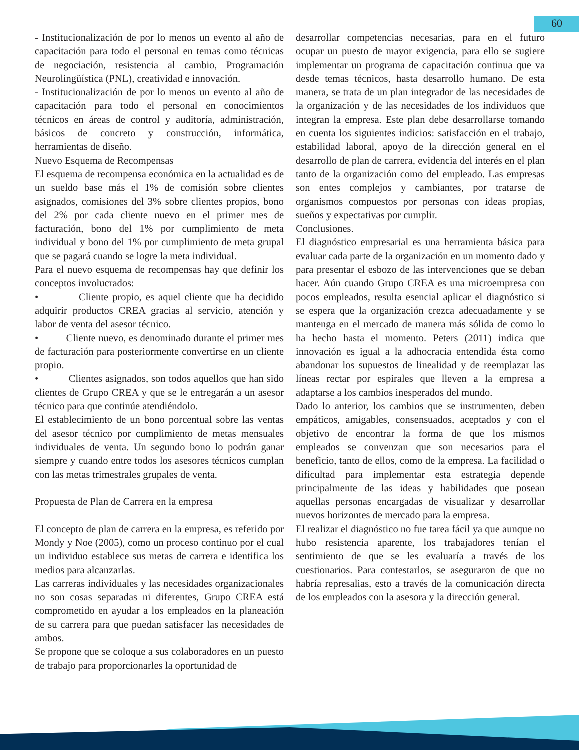60
- Institucionalización de por lo menos un evento al año de capacitación para todo el personal en temas como técnicas de negociación, resistencia al cambio, Programación Neurolingüística (PNL), creatividad e innovación.
- Institucionalización de por lo menos un evento al año de capacitación para todo el personal en conocimientos técnicos en áreas de control y auditoría, administración, básicos de concreto y construcción, informática, herramientas de diseño.
Nuevo Esquema de Recompensas
El esquema de recompensa económica en la actualidad es de un sueldo base más el 1% de comisión sobre clientes asignados, comisiones del 3% sobre clientes propios, bono del 2% por cada cliente nuevo en el primer mes de facturación, bono del 1% por cumplimiento de meta individual y bono del 1% por cumplimiento de meta grupal que se pagará cuando se logre la meta individual.
Para el nuevo esquema de recompensas hay que definir los conceptos involucrados:
• Cliente propio, es aquel cliente que ha decidido adquirir productos CREA gracias al servicio, atención y labor de venta del asesor técnico.
• Cliente nuevo, es denominado durante el primer mes de facturación para posteriormente convertirse en un cliente propio.
• Clientes asignados, son todos aquellos que han sido clientes de Grupo CREA y que se le entregarán a un asesor técnico para que continúe atendiéndolo.
El establecimiento de un bono porcentual sobre las ventas del asesor técnico por cumplimiento de metas mensuales individuales de venta. Un segundo bono lo podrán ganar siempre y cuando entre todos los asesores técnicos cumplan con las metas trimestrales grupales de venta.
Propuesta de Plan de Carrera en la empresa
El concepto de plan de carrera en la empresa, es referido por Mondy y Noe (2005), como un proceso continuo por el cual un individuo establece sus metas de carrera e identifica los medios para alcanzarlas.
Las carreras individuales y las necesidades organizacionales no son cosas separadas ni diferentes, Grupo CREA está comprometido en ayudar a los empleados en la planeación de su carrera para que puedan satisfacer las necesidades de ambos.
Se propone que se coloque a sus colaboradores en un puesto de trabajo para proporcionarles la oportunidad de
desarrollar competencias necesarias, para en el futuro ocupar un puesto de mayor exigencia, para ello se sugiere implementar un programa de capacitación continua que va desde temas técnicos, hasta desarrollo humano. De esta manera, se trata de un plan integrador de las necesidades de la organización y de las necesidades de los individuos que integran la empresa. Este plan debe desarrollarse tomando en cuenta los siguientes indicios: satisfacción en el trabajo, estabilidad laboral, apoyo de la dirección general en el desarrollo de plan de carrera, evidencia del interés en el plan tanto de la organización como del empleado. Las empresas son entes complejos y cambiantes, por tratarse de organismos compuestos por personas con ideas propias, sueños y expectativas por cumplir.
Conclusiones.
El diagnóstico empresarial es una herramienta básica para evaluar cada parte de la organización en un momento dado y para presentar el esbozo de las intervenciones que se deban hacer. Aún cuando Grupo CREA es una microempresa con pocos empleados, resulta esencial aplicar el diagnóstico si se espera que la organización crezca adecuadamente y se mantenga en el mercado de manera más sólida de como lo ha hecho hasta el momento. Peters (2011) indica que innovación es igual a la adhocracia entendida ésta como abandonar los supuestos de linealidad y de reemplazar las líneas rectar por espirales que lleven a la empresa a adaptarse a los cambios inesperados del mundo.
Dado lo anterior, los cambios que se instrumenten, deben empáticos, amigables, consensuados, aceptados y con el objetivo de encontrar la forma de que los mismos empleados se convenzan que son necesarios para el beneficio, tanto de ellos, como de la empresa. La facilidad o dificultad para implementar esta estrategia depende principalmente de las ideas y habilidades que posean aquellas personas encargadas de visualizar y desarrollar nuevos horizontes de mercado para la empresa.
El realizar el diagnóstico no fue tarea fácil ya que aunque no hubo resistencia aparente, los trabajadores tenían el sentimiento de que se les evaluaría a través de los cuestionarios. Para contestarlos, se aseguraron de que no habría represalias, esto a través de la comunicación directa de los empleados con la asesora y la dirección general.